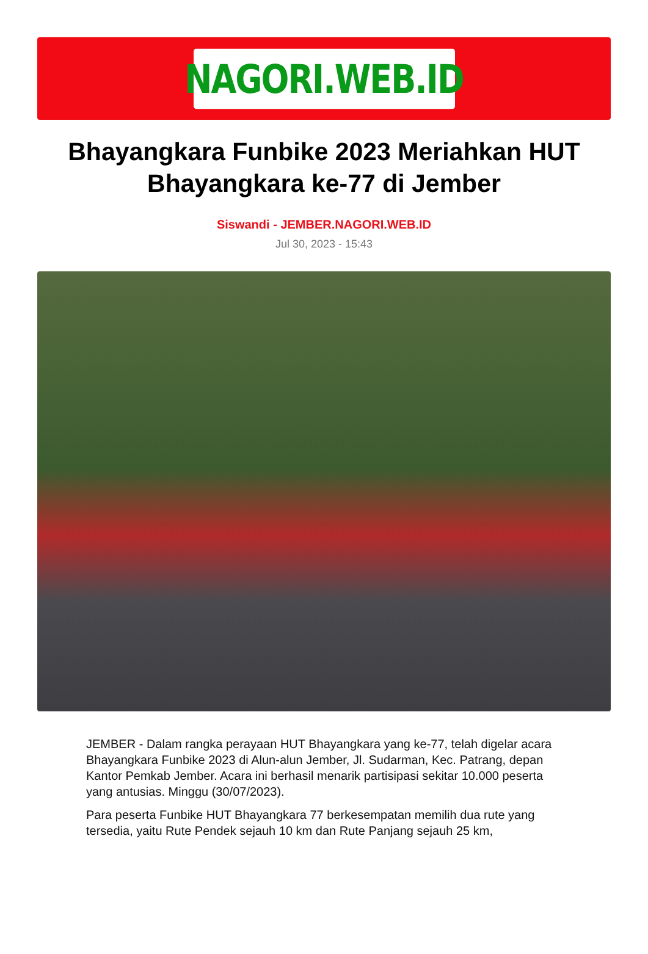NAGORI.WEB.ID
Bhayangkara Funbike 2023 Meriahkan HUT Bhayangkara ke-77 di Jember
Siswandi - JEMBER.NAGORI.WEB.ID
Jul 30, 2023 - 15:43
JEMBER - Dalam rangka perayaan HUT Bhayangkara yang ke-77, telah digelar acara Bhayangkara Funbike 2023 di Alun-alun Jember, Jl. Sudarman, Kec. Patrang, depan Kantor Pemkab Jember. Acara ini berhasil menarik partisipasi sekitar 10.000 peserta yang antusias. Minggu (30/07/2023).
Para peserta Funbike HUT Bhayangkara 77 berkesempatan memilih dua rute yang tersedia, yaitu Rute Pendek sejauh 10 km dan Rute Panjang sejauh 25 km,